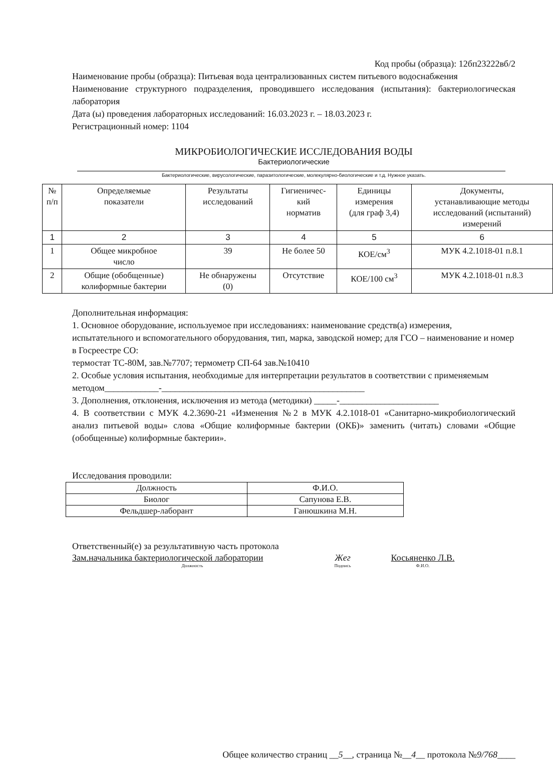Код пробы (образца): 12бп23222вб/2
Наименование пробы (образца): Питьевая вода централизованных систем питьевого водоснабжения
Наименование структурного подразделения, проводившего исследования (испытания): бактериологическая лаборатория
Дата (ы) проведения лабораторных исследований: 16.03.2023 г. – 18.03.2023 г.
Регистрационный номер: 1104
МИКРОБИОЛОГИЧЕСКИЕ ИССЛЕДОВАНИЯ ВОДЫ
Бактериологические
Бактериологические, вирусологические, паразитологические, молекулярно-биологические и т.д. Нужное указать.
| № п/п | Определяемые показатели | Результаты исследований | Гигиеничес- кий норматив | Единицы измерения (для граф 3,4) | Документы, устанавливающие методы исследований (испытаний) измерений |
| --- | --- | --- | --- | --- | --- |
| 1 | 2 | 3 | 4 | 5 | 6 |
| 1 | Общее микробное число | 39 | Не более 50 | КОЕ/см<sup>3</sup> | МУК 4.2.1018-01 п.8.1 |
| 2 | Общие (обобщенные) колиформные бактерии | Не обнаружены (0) | Отсутствие | КОЕ/100 см<sup>3</sup> | МУК 4.2.1018-01 п.8.3 |
Дополнительная информация:
1. Основное оборудование, используемое при исследованиях: наименование средств(а) измерения, испытательного и вспомогательного оборудования, тип, марка, заводской номер; для ГСО – наименование и номер в Госреестре СО:
термостат ТС-80М, зав.№7707; термометр СП-64 зав.№10410
2. Особые условия испытания, необходимые для интерпретации результатов в соответствии с применяемым методом____________-_____________________________________________
3. Дополнения, отклонения, исключения из метода (методики) _____-______________________
4. В соответствии с МУК 4.2.3690-21 «Изменения №2 в МУК 4.2.1018-01 «Санитарно-микробиологический анализ питьевой воды» слова «Общие колиформные бактерии (ОКБ)» заменить (читать) словами «Общие (обобщенные) колиформные бактерии».
Исследования проводили:
| Должность | Ф.И.О. |
| Биолог | Сапунова Е.В. |
| Фельдшер-лаборант | Ганюшкина М.Н. |
Ответственный(е) за результативную часть протокола
Зам.начальника бактериологической лаборатории
Должность
Жег
Подпись
Косьяненко Л.В.
Ф.И.О.
Общее количество страниц __5__, страница №__4__ протокола №9/768____